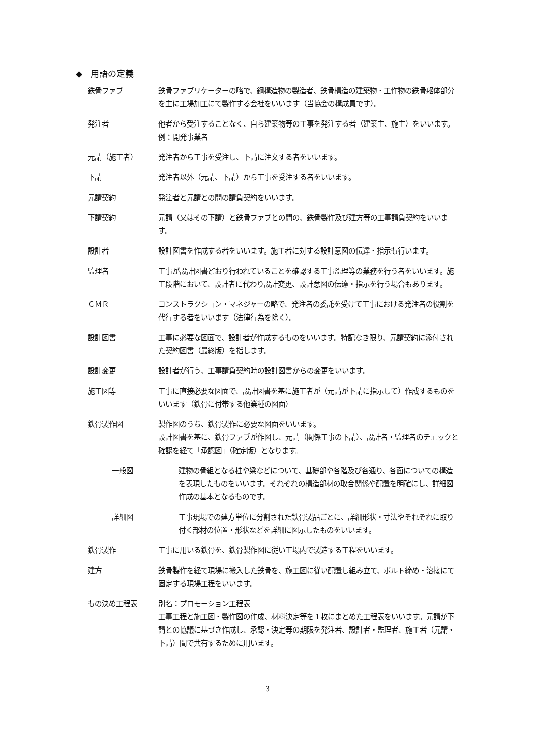◆　用語の定義
鉄骨ファブ 鉄骨ファブリケーターの略で、鋼構造物の製造者、鉄骨構造の建築物・工作物の鉄骨躯体部分を主に工場加工にて製作する会社をいいます（当協会の構成員です）。
発注者 他者から受注することなく、自ら建築物等の工事を発注する者（建築主、施主）をいいます。例：開発事業者
元請（施工者） 発注者から工事を受注し、下請に注文する者をいいます。
下請 発注者以外（元請、下請）から工事を受注する者をいいます。
元請契約 発注者と元請との間の請負契約をいいます。
下請契約 元請（又はその下請）と鉄骨ファブとの間の、鉄骨製作及び建方等の工事請負契約をいいます。
設計者 設計図書を作成する者をいいます。施工者に対する設計意図の伝達・指示も行います。
監理者 工事が設計図書どおり行われていることを確認する工事監理等の業務を行う者をいいます。施工段階において、設計者に代わり設計変更、設計意図の伝達・指示を行う場合もあります。
ＣＭＲ コンストラクション・マネジャーの略で、発注者の委託を受けて工事における発注者の役割を代行する者をいいます（法律行為を除く）。
設計図書 工事に必要な図面で、設計者が作成するものをいいます。特記なき限り、元請契約に添付された契約図書（最終版）を指します。
設計変更 設計者が行う、工事請負契約時の設計図書からの変更をいいます。
施工図等 工事に直接必要な図面で、設計図書を基に施工者が（元請が下請に指示して）作成するものをいいます（鉄骨に付帯する他業種の図面）
鉄骨製作図 製作図のうち、鉄骨製作に必要な図面をいいます。
設計図書を基に、鉄骨ファブが作図し、元請（関係工事の下請）、設計者・監理者のチェックと確認を経て「承認図」（確定版）となります。
一般図 建物の骨組となる柱や梁などについて、基礎部や各階及び各通り、各面についての構造を表現したものをいいます。それぞれの構造部材の取合関係や配置を明確にし、詳細図作成の基本となるものです。
詳細図 工事現場での建方単位に分割された鉄骨製品ごとに、詳細形状・寸法やそれぞれに取り付く部材の位置・形状などを詳細に図示したものをいいます。
鉄骨製作 工事に用いる鉄骨を、鉄骨製作図に従い工場内で製造する工程をいいます。
建方 鉄骨製作を経て現場に搬入した鉄骨を、施工図に従い配置し組み立て、ボルト締め・溶接にて固定する現場工程をいいます。
もの決め工程表 別名：プロモーション工程表
工事工程と施工図・製作図の作成、材料決定等を１枚にまとめた工程表をいいます。元請が下請との協議に基づき作成し、承認・決定等の期限を発注者、設計者・監理者、施工者（元請・下請）間で共有するために用います。
3